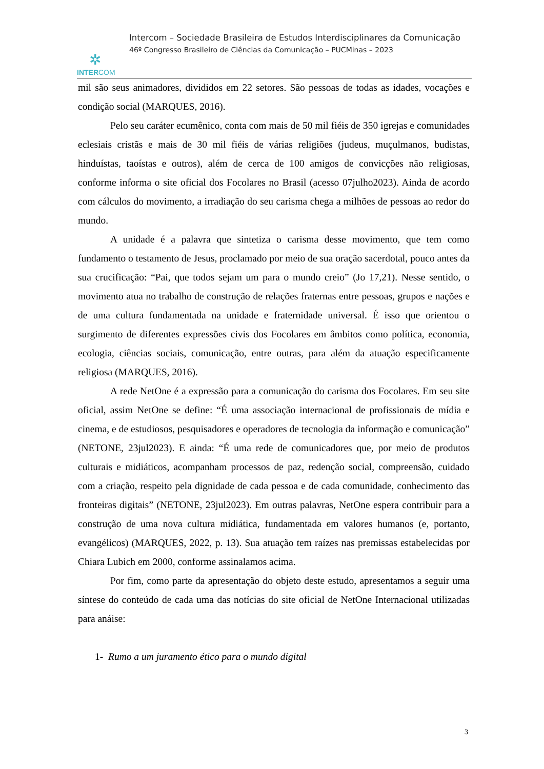✲
INTERCOM
Intercom – Sociedade Brasileira de Estudos Interdisciplinares da Comunicação
46º Congresso Brasileiro de Ciências da Comunicação – PUCMinas – 2023
mil são seus animadores, divididos em 22 setores. São pessoas de todas as idades, vocações e condição social (MARQUES, 2016).
Pelo seu caráter ecumênico, conta com mais de 50 mil fiéis de 350 igrejas e comunidades eclesiais cristãs e mais de 30 mil fiéis de várias religiões (judeus, muçulmanos, budistas, hinduístas, taoístas e outros), além de cerca de 100 amigos de convicções não religiosas, conforme informa o site oficial dos Focolares no Brasil (acesso 07julho2023). Ainda de acordo com cálculos do movimento, a irradiação do seu carisma chega a milhões de pessoas ao redor do mundo.
A unidade é a palavra que sintetiza o carisma desse movimento, que tem como fundamento o testamento de Jesus, proclamado por meio de sua oração sacerdotal, pouco antes da sua crucificação: “Pai, que todos sejam um para o mundo creio” (Jo 17,21). Nesse sentido, o movimento atua no trabalho de construção de relações fraternas entre pessoas, grupos e nações e de uma cultura fundamentada na unidade e fraternidade universal. É isso que orientou o surgimento de diferentes expressões civis dos Focolares em âmbitos como política, economia, ecologia, ciências sociais, comunicação, entre outras, para além da atuação especificamente religiosa (MARQUES, 2016).
A rede NetOne é a expressão para a comunicação do carisma dos Focolares. Em seu site oficial, assim NetOne se define: “É uma associação internacional de profissionais de mídia e cinema, e de estudiosos, pesquisadores e operadores de tecnologia da informação e comunicação” (NETONE, 23jul2023). E ainda: “É uma rede de comunicadores que, por meio de produtos culturais e midiáticos, acompanham processos de paz, redenção social, compreensão, cuidado com a criação, respeito pela dignidade de cada pessoa e de cada comunidade, conhecimento das fronteiras digitais” (NETONE, 23jul2023). Em outras palavras, NetOne espera contribuir para a construção de uma nova cultura midiática, fundamentada em valores humanos (e, portanto, evangélicos) (MARQUES, 2022, p. 13). Sua atuação tem raízes nas premissas estabelecidas por Chiara Lubich em 2000, conforme assinalamos acima.
Por fim, como parte da apresentação do objeto deste estudo, apresentamos a seguir uma síntese do conteúdo de cada uma das notícias do site oficial de NetOne Internacional utilizadas para anáise:
1- Rumo a um juramento ético para o mundo digital
3